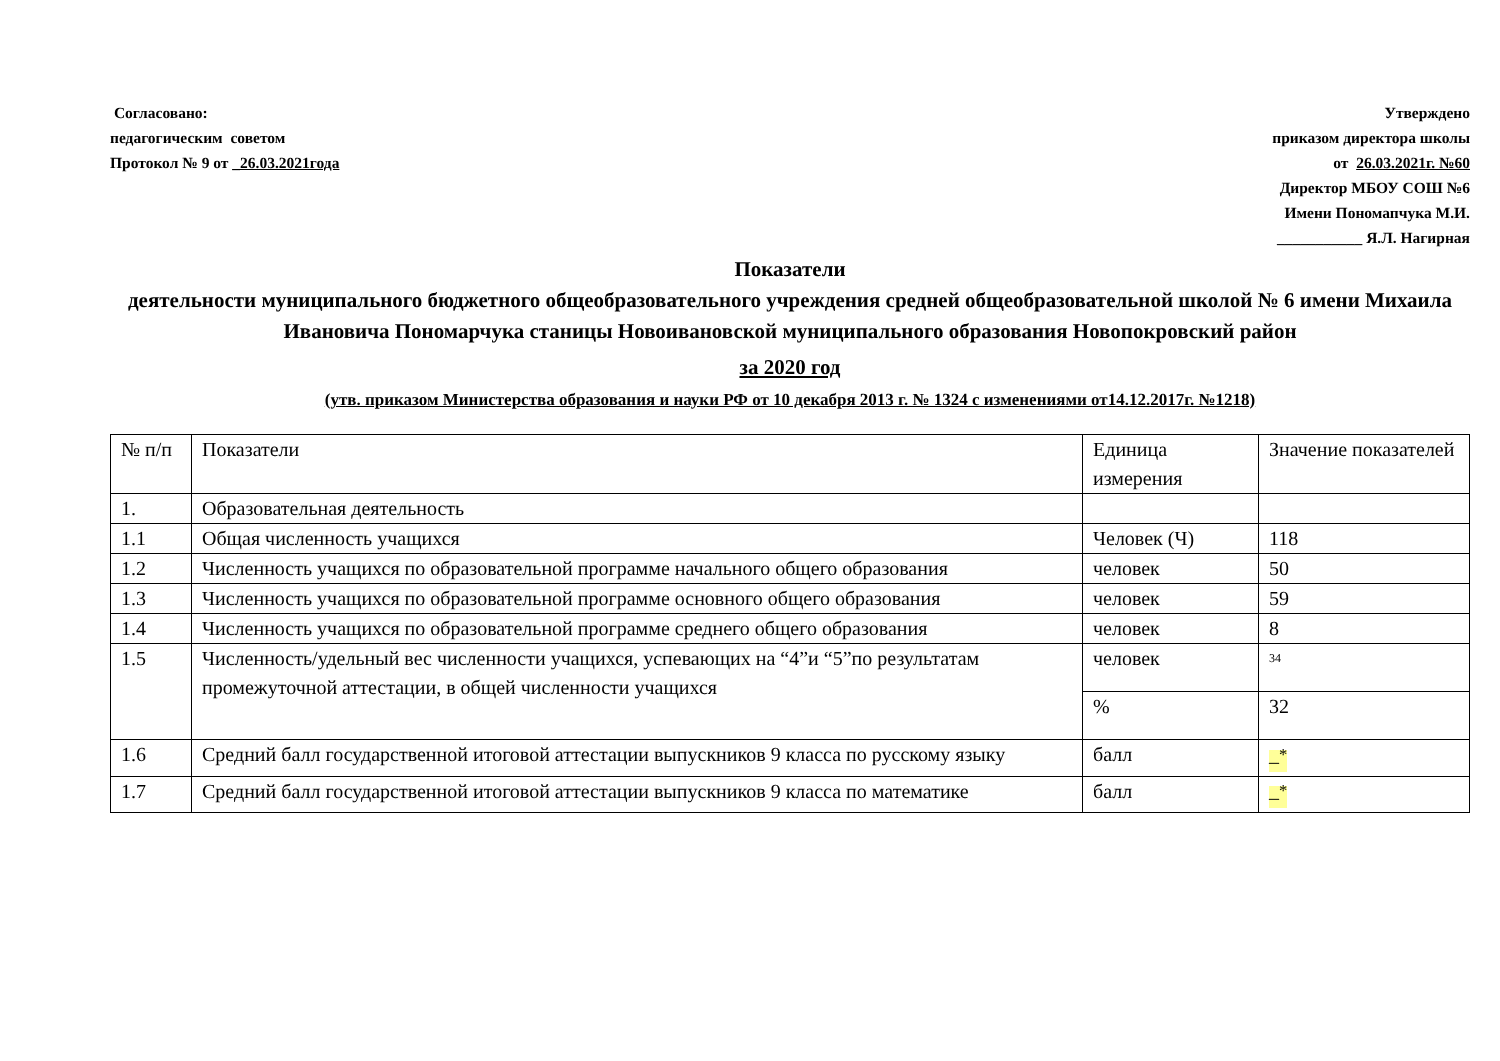Согласовано:
педагогическим советом
Протокол № 9 от _26.03.2021года
Утверждено
приказом директора школы
от 26.03.2021г. №60
Директор МБОУ СОШ №6
Имени Пономапчука М.И.
___________ Я.Л. Нагирная
Показатели
деятельности муниципального бюджетного общеобразовательного учреждения средней общеобразовательной школой № 6 имени Михаила Ивановича Пономарчука станицы Новоивановской муниципального образования Новопокровский район
за 2020 год
(утв. приказом Министерства образования и науки РФ от 10 декабря 2013 г. № 1324 с изменениями от14.12.2017г. №1218)
| № п/п | Показатели | Единица измерения | Значение показателей |
| 1. | Образовательная деятельность | | |
| 1.1 | Общая численность учащихся | Человек (Ч) | 118 |
| 1.2 | Численность учащихся по образовательной программе начального общего образования | человек | 50 |
| 1.3 | Численность учащихся по образовательной программе основного общего образования | человек | 59 |
| 1.4 | Численность учащихся по образовательной программе среднего общего образования | человек | 8 |
| 1.5 | Численность/удельный вес численности учащихся, успевающих на “4”и “5”по результатам промежуточной аттестации, в общей численности учащихся | человек | <sup>34</sup> |
| | | % | 32 |
| 1.6 | Средний балл государственной итоговой аттестации выпускников 9 класса по русскому языку | балл | –<sup>*</sup> |
| 1.7 | Средний балл государственной итоговой аттестации выпускников 9 класса по математике | балл | –<sup>*</sup> |